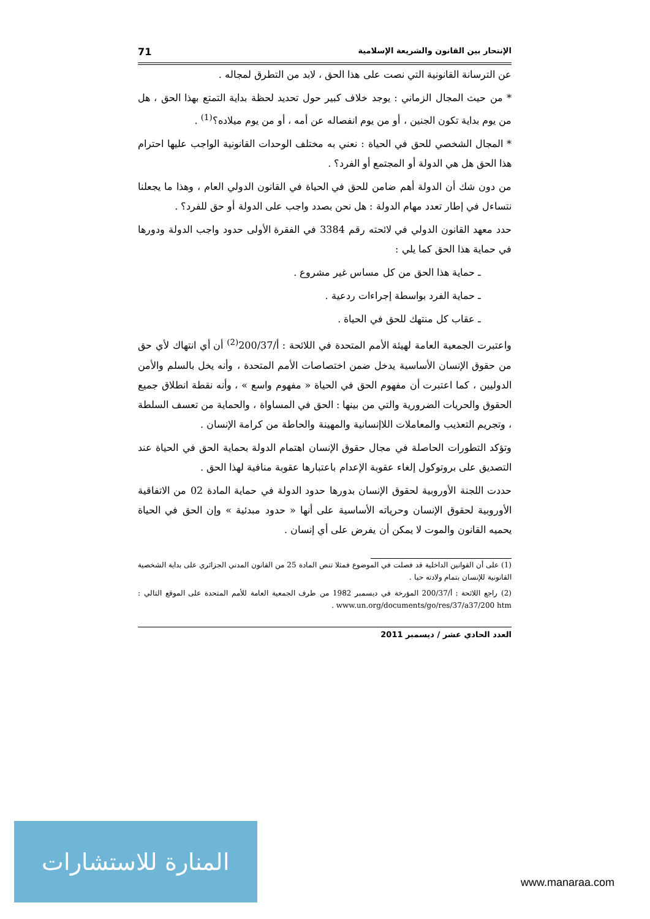الإنتحار بين القانون والشريعة الإسلامية 71
عن الترسانة القانونية التي نصت على هذا الحق ، لابد من التطرق لمجاله .
* من حيث المجال الزماني : يوجد خلاف كبير حول تحديد لحظة بداية التمتع بهذا الحق ، هل من يوم بداية تكون الجنين ، أو من يوم انفصاله عن أمه ، أو من يوم ميلاده؟<sup>(1)</sup> .
* المجال الشخصي للحق في الحياة : نعني به مختلف الوحدات القانونية الواجب عليها احترام هذا الحق هل هي الدولة أو المجتمع أو الفرد؟ .
من دون شك أن الدولة أهم ضامن للحق في الحياة في القانون الدولي العام ، وهذا ما يجعلنا نتساءل في إطار تعدد مهام الدولة : هل نحن بصدد واجب على الدولة أو حق للفرد؟ .
حدد معهد القانون الدولي في لائحته رقم 3384 في الفقرة الأولى حدود واجب الدولة ودورها في حماية هذا الحق كما يلي :
ـ حماية هذا الحق من كل مساس غير مشروع .
ـ حماية الفرد بواسطة إجراءات ردعية .
ـ عقاب كل منتهك للحق في الحياة .
واعتبرت الجمعية العامة لهيئة الأمم المتحدة في اللائحة : أ/200/37<sup>(2)</sup> أن أي انتهاك لأي حق من حقوق الإنسان الأساسية يدخل ضمن اختصاصات الأمم المتحدة ، وأنه يخل بالسلم والأمن الدوليين ، كما اعتبرت أن مفهوم الحق في الحياة « مفهوم واسع » ، وأنه نقطة انطلاق جميع الحقوق والحريات الضرورية والتي من بينها : الحق في المساواة ، والحماية من تعسف السلطة ، وتجريم التعذيب والمعاملات اللاإنسانية والمهينة والحاطة من كرامة الإنسان .
وتؤكد التطورات الحاصلة في مجال حقوق الإنسان اهتمام الدولة بحماية الحق في الحياة عند التصديق على بروتوكول إلغاء عقوبة الإعدام باعتبارها عقوبة منافية لهذا الحق .
حددت اللجنة الأوروبية لحقوق الإنسان بدورها حدود الدولة في حماية المادة 02 من الاتفاقية الأوروبية لحقوق الإنسان وحرياته الأساسية على أنها « حدود مبدئية » وإن الحق في الحياة يحميه القانون والموت لا يمكن أن يفرض على أي إنسان .
(1) على أن القوانين الداخلية قد فصلت في الموضوع فمثلا تنص المادة 25 من القانون المدني الجزائري على بداية الشخصية القانونية للإنسان بتمام ولادته حيا .
(2) راجع اللائحة : أ/200/37 المؤرخة في ديسمبر 1982 من طرف الجمعية العامة للأمم المتحدة على الموقع التالي : www.un.org/documents/go/res/37/a37/200 htm .
العدد الحادي عشر / ديسمبر 2011
المنارة للاستشارات
www.manaraa.com